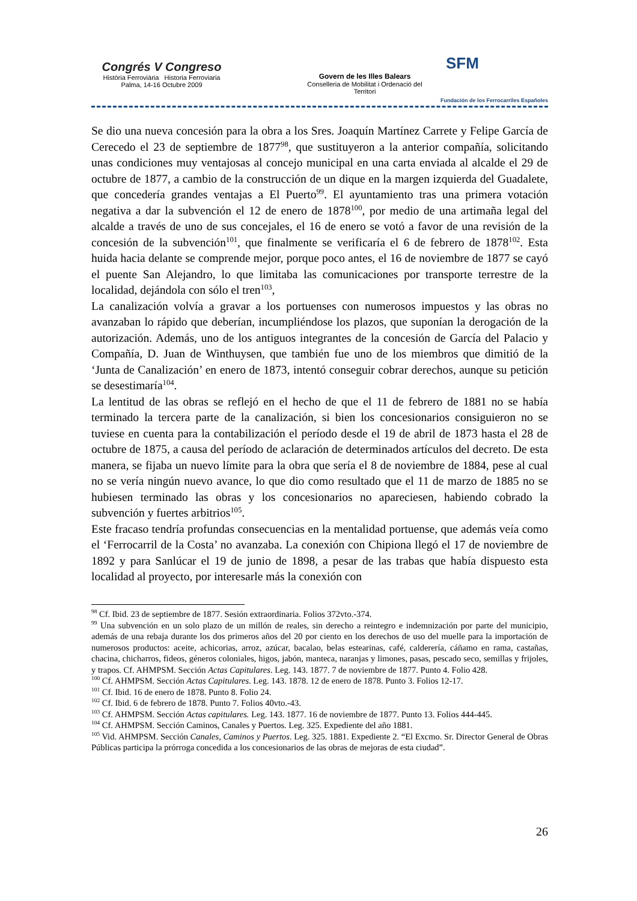Congrés V Congreso
Història Ferroviària Historia Ferroviaria
Palma, 14-16 Octubre 2009
Govern de les Illes Balears
Conselleria de Mobilitat i Ordenació del Territori
SFM
Fundación de los Ferrocarriles Españoles
Se dio una nueva concesión para la obra a los Sres. Joaquín Martínez Carrete y Felipe García de Cerecedo el 23 de septiembre de 1877<sup>98</sup>, que sustituyeron a la anterior compañía, solicitando unas condiciones muy ventajosas al concejo municipal en una carta enviada al alcalde el 29 de octubre de 1877, a cambio de la construcción de un dique en la margen izquierda del Guadalete, que concedería grandes ventajas a El Puerto<sup>99</sup>. El ayuntamiento tras una primera votación negativa a dar la subvención el 12 de enero de 1878<sup>100</sup>, por medio de una artimaña legal del alcalde a través de uno de sus concejales, el 16 de enero se votó a favor de una revisión de la concesión de la subvención<sup>101</sup>, que finalmente se verificaría el 6 de febrero de 1878<sup>102</sup>. Esta huida hacia delante se comprende mejor, porque poco antes, el 16 de noviembre de 1877 se cayó el puente San Alejandro, lo que limitaba las comunicaciones por transporte terrestre de la localidad, dejándola con sólo el tren<sup>103</sup>,
La canalización volvía a gravar a los portuenses con numerosos impuestos y las obras no avanzaban lo rápido que deberían, incumpliéndose los plazos, que suponían la derogación de la autorización. Además, uno de los antiguos integrantes de la concesión de García del Palacio y Compañía, D. Juan de Winthuysen, que también fue uno de los miembros que dimitió de la ‘Junta de Canalización’ en enero de 1873, intentó conseguir cobrar derechos, aunque su petición se desestimaría<sup>104</sup>.
La lentitud de las obras se reflejó en el hecho de que el 11 de febrero de 1881 no se había terminado la tercera parte de la canalización, si bien los concesionarios consiguieron no se tuviese en cuenta para la contabilización el período desde el 19 de abril de 1873 hasta el 28 de octubre de 1875, a causa del período de aclaración de determinados artículos del decreto. De esta manera, se fijaba un nuevo límite para la obra que sería el 8 de noviembre de 1884, pese al cual no se vería ningún nuevo avance, lo que dio como resultado que el 11 de marzo de 1885 no se hubiesen terminado las obras y los concesionarios no apareciesen, habiendo cobrado la subvención y fuertes arbitrios<sup>105</sup>.
Este fracaso tendría profundas consecuencias en la mentalidad portuense, que además veía como el ‘Ferrocarril de la Costa’ no avanzaba. La conexión con Chipiona llegó el 17 de noviembre de 1892 y para Sanlúcar el 19 de junio de 1898, a pesar de las trabas que había dispuesto esta localidad al proyecto, por interesarle más la conexión con
<sup>98</sup> Cf. Ibid. 23 de septiembre de 1877. Sesión extraordinaria. Folios 372vto.-374.
<sup>99</sup> Una subvención en un solo plazo de un millón de reales, sin derecho a reintegro e indemnización por parte del municipio, además de una rebaja durante los dos primeros años del 20 por ciento en los derechos de uso del muelle para la importación de numerosos productos: aceite, achicorias, arroz, azúcar, bacalao, belas estearinas, café, calderería, cáñamo en rama, castañas, chacina, chicharros, fideos, géneros coloniales, higos, jabón, manteca, naranjas y limones, pasas, pescado seco, semillas y frijoles, y trapos. Cf. AHMPSM. Sección Actas Capitulares. Leg. 143. 1877. 7 de noviembre de 1877. Punto 4. Folio 428.
<sup>100</sup> Cf. AHMPSM. Sección Actas Capitulares. Leg. 143. 1878. 12 de enero de 1878. Punto 3. Folios 12-17.
<sup>101</sup> Cf. Ibid. 16 de enero de 1878. Punto 8. Folio 24.
<sup>102</sup> Cf. Ibid. 6 de febrero de 1878. Punto 7. Folios 40vto.-43.
<sup>103</sup> Cf. AHMPSM. Sección Actas capitulares. Leg. 143. 1877. 16 de noviembre de 1877. Punto 13. Folios 444-445.
<sup>104</sup> Cf. AHMPSM. Sección Caminos, Canales y Puertos. Leg. 325. Expediente del año 1881.
<sup>105</sup> Vid. AHMPSM. Sección Canales, Caminos y Puertos. Leg. 325. 1881. Expediente 2. “El Excmo. Sr. Director General de Obras Públicas participa la prórroga concedida a los concesionarios de las obras de mejoras de esta ciudad”.
26